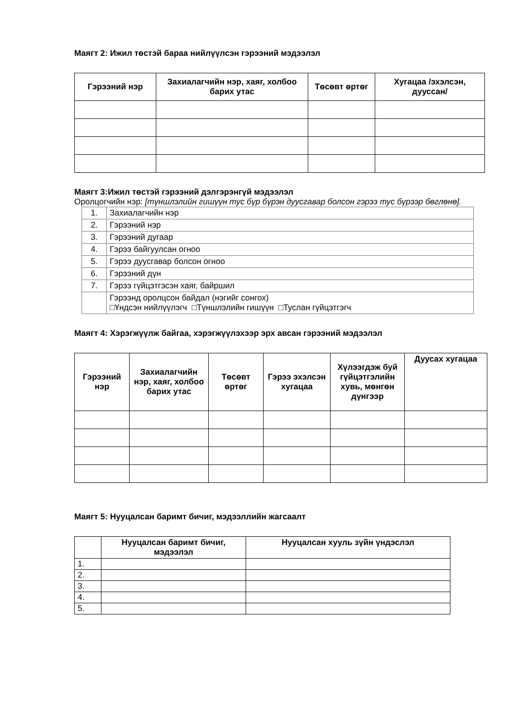Маягт 2: Ижил төстэй бараа нийлүүлсэн гэрээний мэдээлэл
| Гэрээний нэр | Захиалагчийн нэр, хаяг, холбоо барих утас | Төсөвт өртөг | Хугацаа /эхэлсэн, дууссан/ |
| --- | --- | --- | --- |
Маягт 3:Ижил төстэй гэрээний дэлгэрэнгүй мэдээлэл
Оролцогчийн нэр: [түншлэлийн гишүүн тус бүр бүрэн дуусгавар болсон гэрээ тус бүрээр бөглөнө].
| 1. | Захиалагчийн нэр |
| 2. | Гэрээний нэр |
| 3. | Гэрээний дугаар |
| 4. | Гэрээ байгуулсан огноо |
| 5. | Гэрээ дуусгавар болсон огноо |
| 6. | Гэрээний дүн |
| 7. | Гэрээ гүйцэтгэсэн хаяг, байршил |
| | Гэрээнд оролцсон байдал (нэгийг сонгох) □Үндсэн нийлүүлэгч □Түншлэлийн гишүүн □Туслан гүйцэтгэгч |
Маягт 4: Хэрэгжүүлж байгаа, хэрэгжүүлэхээр эрх авсан гэрээний мэдээлэл
| Гэрээний нэр | Захиалагчийн нэр, хаяг, холбоо барих утас | Төсөвт өртөг | Гэрээ эхэлсэн хугацаа | Хүлээгдэж буй гүйцэтгэлийн хувь, мөнгөн дүнгээр | Дуусах хугацаа |
| --- | --- | --- | --- | --- | --- |
Маягт 5: Нууцалсан баримт бичиг, мэдээллийн жагсаалт
| | Нууцалсан баримт бичиг, мэдээлэл | Нууцалсан хууль зүйн үндэслэл |
| --- | --- | --- |
| 1. | | |
| 2. | | |
| 3. | | |
| 4. | | |
| 5. | | |